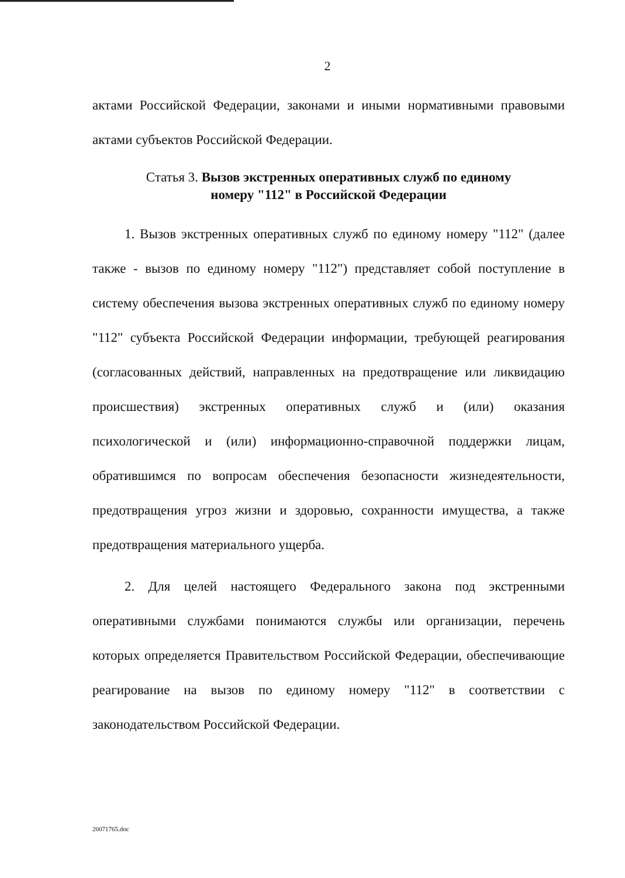2
актами Российской Федерации, законами и иными нормативными правовыми актами субъектов Российской Федерации.
Статья 3. Вызов экстренных оперативных служб по единому
номеру "112" в Российской Федерации
1. Вызов экстренных оперативных служб по единому номеру "112" (далее также - вызов по единому номеру "112") представляет собой поступление в систему обеспечения вызова экстренных оперативных служб по единому номеру "112" субъекта Российской Федерации информации, требующей реагирования (согласованных действий, направленных на предотвращение или ликвидацию происшествия) экстренных оперативных служб и (или) оказания психологической и (или) информационно-справочной поддержки лицам, обратившимся по вопросам обеспечения безопасности жизнедеятельности, предотвращения угроз жизни и здоровью, сохранности имущества, а также предотвращения материального ущерба.
2. Для целей настоящего Федерального закона под экстренными оперативными службами понимаются службы или организации, перечень которых определяется Правительством Российской Федерации, обеспечивающие реагирование на вызов по единому номеру "112" в соответствии с законодательством Российской Федерации.
20071765.doc